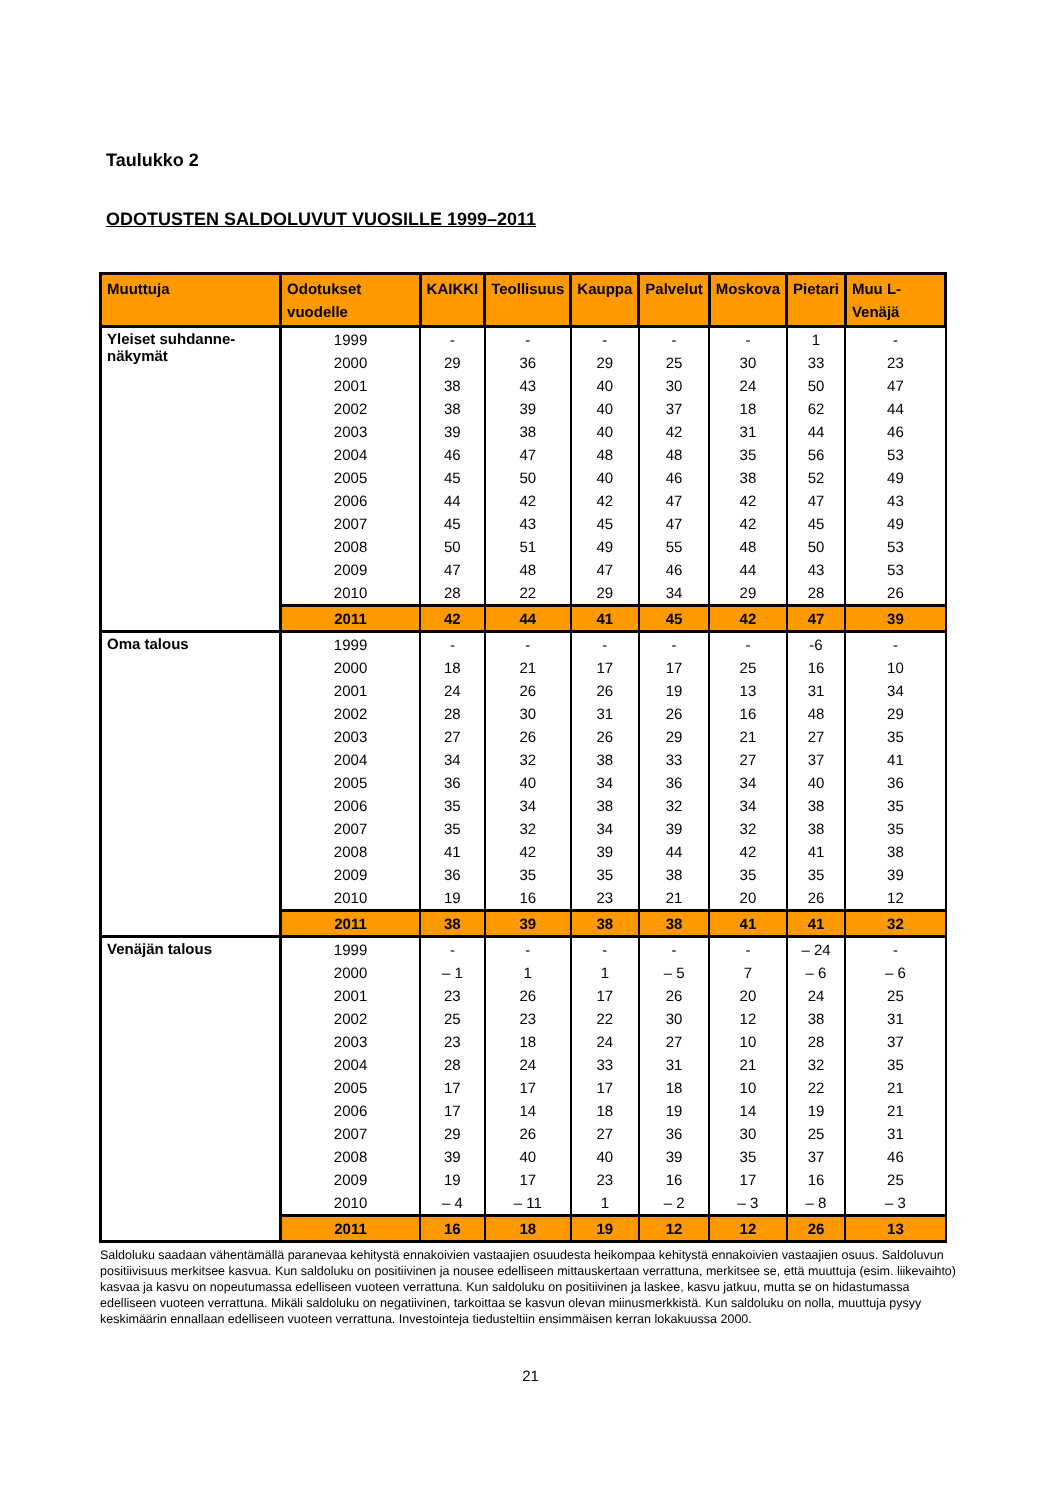Taulukko 2
ODOTUSTEN SALDOLUVUT VUOSILLE 1999–2011
| Muuttuja | Odotukset vuodelle | KAIKKI | Teollisuus | Kauppa | Palvelut | Moskova | Pietari | Muu L-Venäjä |
| --- | --- | --- | --- | --- | --- | --- | --- | --- |
| Yleiset suhdanne-näkymät | 1999 | - | - | - | - | - | 1 | - |
| | 2000 | 29 | 36 | 29 | 25 | 30 | 33 | 23 |
| | 2001 | 38 | 43 | 40 | 30 | 24 | 50 | 47 |
| | 2002 | 38 | 39 | 40 | 37 | 18 | 62 | 44 |
| | 2003 | 39 | 38 | 40 | 42 | 31 | 44 | 46 |
| | 2004 | 46 | 47 | 48 | 48 | 35 | 56 | 53 |
| | 2005 | 45 | 50 | 40 | 46 | 38 | 52 | 49 |
| | 2006 | 44 | 42 | 42 | 47 | 42 | 47 | 43 |
| | 2007 | 45 | 43 | 45 | 47 | 42 | 45 | 49 |
| | 2008 | 50 | 51 | 49 | 55 | 48 | 50 | 53 |
| | 2009 | 47 | 48 | 47 | 46 | 44 | 43 | 53 |
| | 2010 | 28 | 22 | 29 | 34 | 29 | 28 | 26 |
| | 2011 | 42 | 44 | 41 | 45 | 42 | 47 | 39 |
| Oma talous | 1999 | - | - | - | - | - | -6 | - |
| | 2000 | 18 | 21 | 17 | 17 | 25 | 16 | 10 |
| | 2001 | 24 | 26 | 26 | 19 | 13 | 31 | 34 |
| | 2002 | 28 | 30 | 31 | 26 | 16 | 48 | 29 |
| | 2003 | 27 | 26 | 26 | 29 | 21 | 27 | 35 |
| | 2004 | 34 | 32 | 38 | 33 | 27 | 37 | 41 |
| | 2005 | 36 | 40 | 34 | 36 | 34 | 40 | 36 |
| | 2006 | 35 | 34 | 38 | 32 | 34 | 38 | 35 |
| | 2007 | 35 | 32 | 34 | 39 | 32 | 38 | 35 |
| | 2008 | 41 | 42 | 39 | 44 | 42 | 41 | 38 |
| | 2009 | 36 | 35 | 35 | 38 | 35 | 35 | 39 |
| | 2010 | 19 | 16 | 23 | 21 | 20 | 26 | 12 |
| | 2011 | 38 | 39 | 38 | 38 | 41 | 41 | 32 |
| Venäjän talous | 1999 | - | - | - | - | - | – 24 | - |
| | 2000 | – 1 | 1 | 1 | – 5 | 7 | – 6 | – 6 |
| | 2001 | 23 | 26 | 17 | 26 | 20 | 24 | 25 |
| | 2002 | 25 | 23 | 22 | 30 | 12 | 38 | 31 |
| | 2003 | 23 | 18 | 24 | 27 | 10 | 28 | 37 |
| | 2004 | 28 | 24 | 33 | 31 | 21 | 32 | 35 |
| | 2005 | 17 | 17 | 17 | 18 | 10 | 22 | 21 |
| | 2006 | 17 | 14 | 18 | 19 | 14 | 19 | 21 |
| | 2007 | 29 | 26 | 27 | 36 | 30 | 25 | 31 |
| | 2008 | 39 | 40 | 40 | 39 | 35 | 37 | 46 |
| | 2009 | 19 | 17 | 23 | 16 | 17 | 16 | 25 |
| | 2010 | – 4 | – 11 | 1 | – 2 | – 3 | – 8 | – 3 |
| | 2011 | 16 | 18 | 19 | 12 | 12 | 26 | 13 |
Saldoluku saadaan vähentämällä paranevaa kehitystä ennakoivien vastaajien osuudesta heikompaa kehitystä ennakoivien vastaajien osuus. Saldoluvun positiivisuus merkitsee kasvua. Kun saldoluku on positiivinen ja nousee edelliseen mittauskertaan verrattuna, merkitsee se, että muuttuja (esim. liikevaihto) kasvaa ja kasvu on nopeutumassa edelliseen vuoteen verrattuna. Kun saldoluku on positiivinen ja laskee, kasvu jatkuu, mutta se on hidastumassa edelliseen vuoteen verrattuna. Mikäli saldoluku on negatiivinen, tarkoittaa se kasvun olevan miinusmerkkistä. Kun saldoluku on nolla, muuttuja pysyy keskimäärin ennallaan edelliseen vuoteen verrattuna. Investointeja tiedusteltiin ensimmäisen kerran lokakuussa 2000.
21